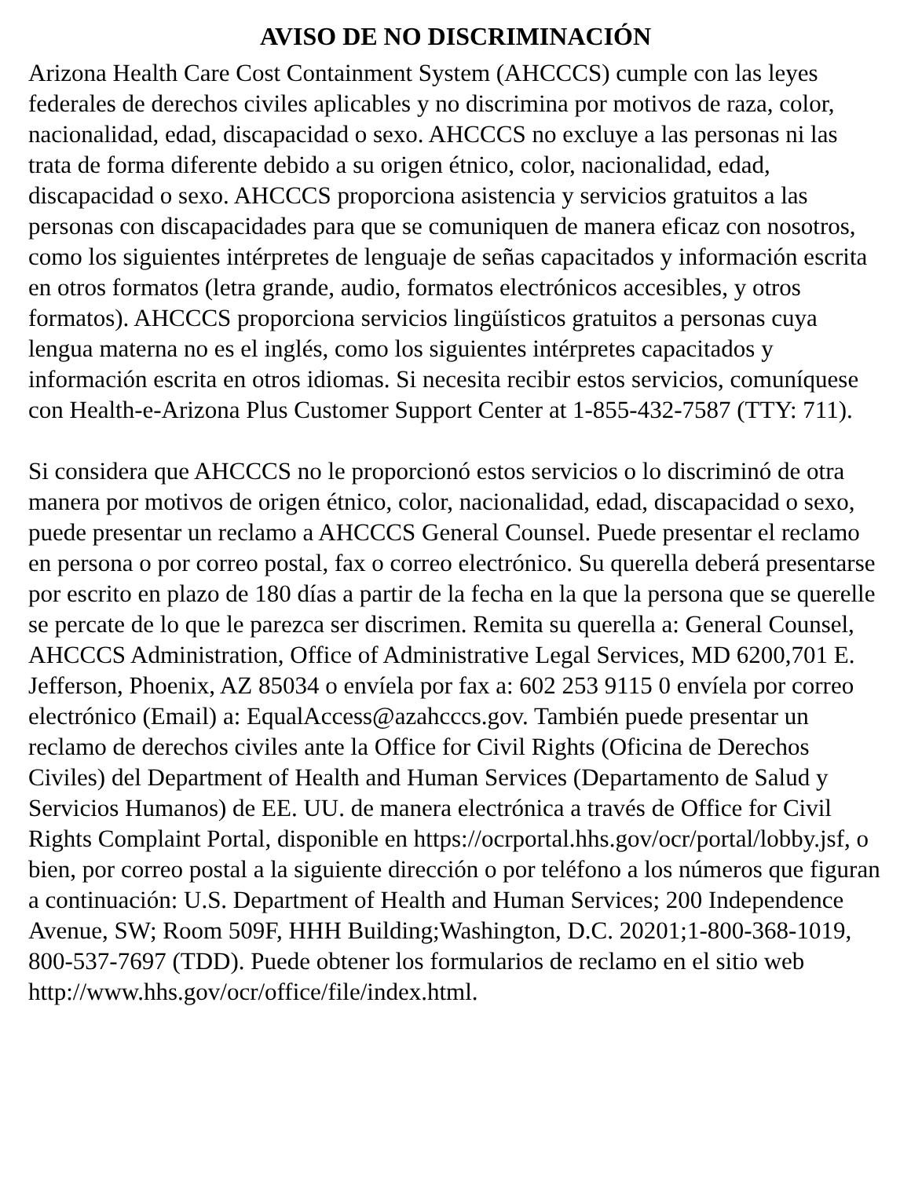AVISO DE NO DISCRIMINACIÓN
Arizona Health Care Cost Containment System (AHCCCS) cumple con las leyes federales de derechos civiles aplicables y no discrimina por motivos de raza, color, nacionalidad, edad, discapacidad o sexo. AHCCCS no excluye a las personas ni las trata de forma diferente debido a su origen étnico, color, nacionalidad, edad, discapacidad o sexo. AHCCCS proporciona asistencia y servicios gratuitos a las personas con discapacidades para que se comuniquen de manera eficaz con nosotros, como los siguientes intérpretes de lenguaje de señas capacitados y información escrita en otros formatos (letra grande, audio, formatos electrónicos accesibles, y otros formatos). AHCCCS proporciona servicios lingüísticos gratuitos a personas cuya lengua materna no es el inglés, como los siguientes intérpretes capacitados y información escrita en otros idiomas. Si necesita recibir estos servicios, comuníquese con Health-e-Arizona Plus Customer Support Center at 1-855-432-7587 (TTY: 711).
Si considera que AHCCCS no le proporcionó estos servicios o lo discriminó de otra manera por motivos de origen étnico, color, nacionalidad, edad, discapacidad o sexo, puede presentar un reclamo a AHCCCS General Counsel. Puede presentar el reclamo en persona o por correo postal, fax o correo electrónico. Su querella deberá presentarse por escrito en plazo de 180 días a partir de la fecha en la que la persona que se querelle se percate de lo que le parezca ser discrimen. Remita su querella a: General Counsel, AHCCCS Administration, Office of Administrative Legal Services, MD 6200,701 E. Jefferson, Phoenix, AZ 85034 o envíela por fax a: 602 253 9115 0 envíela por correo electrónico (Email) a: EqualAccess@azahcccs.gov. También puede presentar un reclamo de derechos civiles ante la Office for Civil Rights (Oficina de Derechos Civiles) del Department of Health and Human Services (Departamento de Salud y Servicios Humanos) de EE. UU. de manera electrónica a través de Office for Civil Rights Complaint Portal, disponible en https://ocrportal.hhs.gov/ocr/portal/lobby.jsf, o bien, por correo postal a la siguiente dirección o por teléfono a los números que figuran a continuación: U.S. Department of Health and Human Services; 200 Independence Avenue, SW; Room 509F, HHH Building;Washington, D.C. 20201;1-800-368-1019, 800-537-7697 (TDD). Puede obtener los formularios de reclamo en el sitio web http://www.hhs.gov/ocr/office/file/index.html.